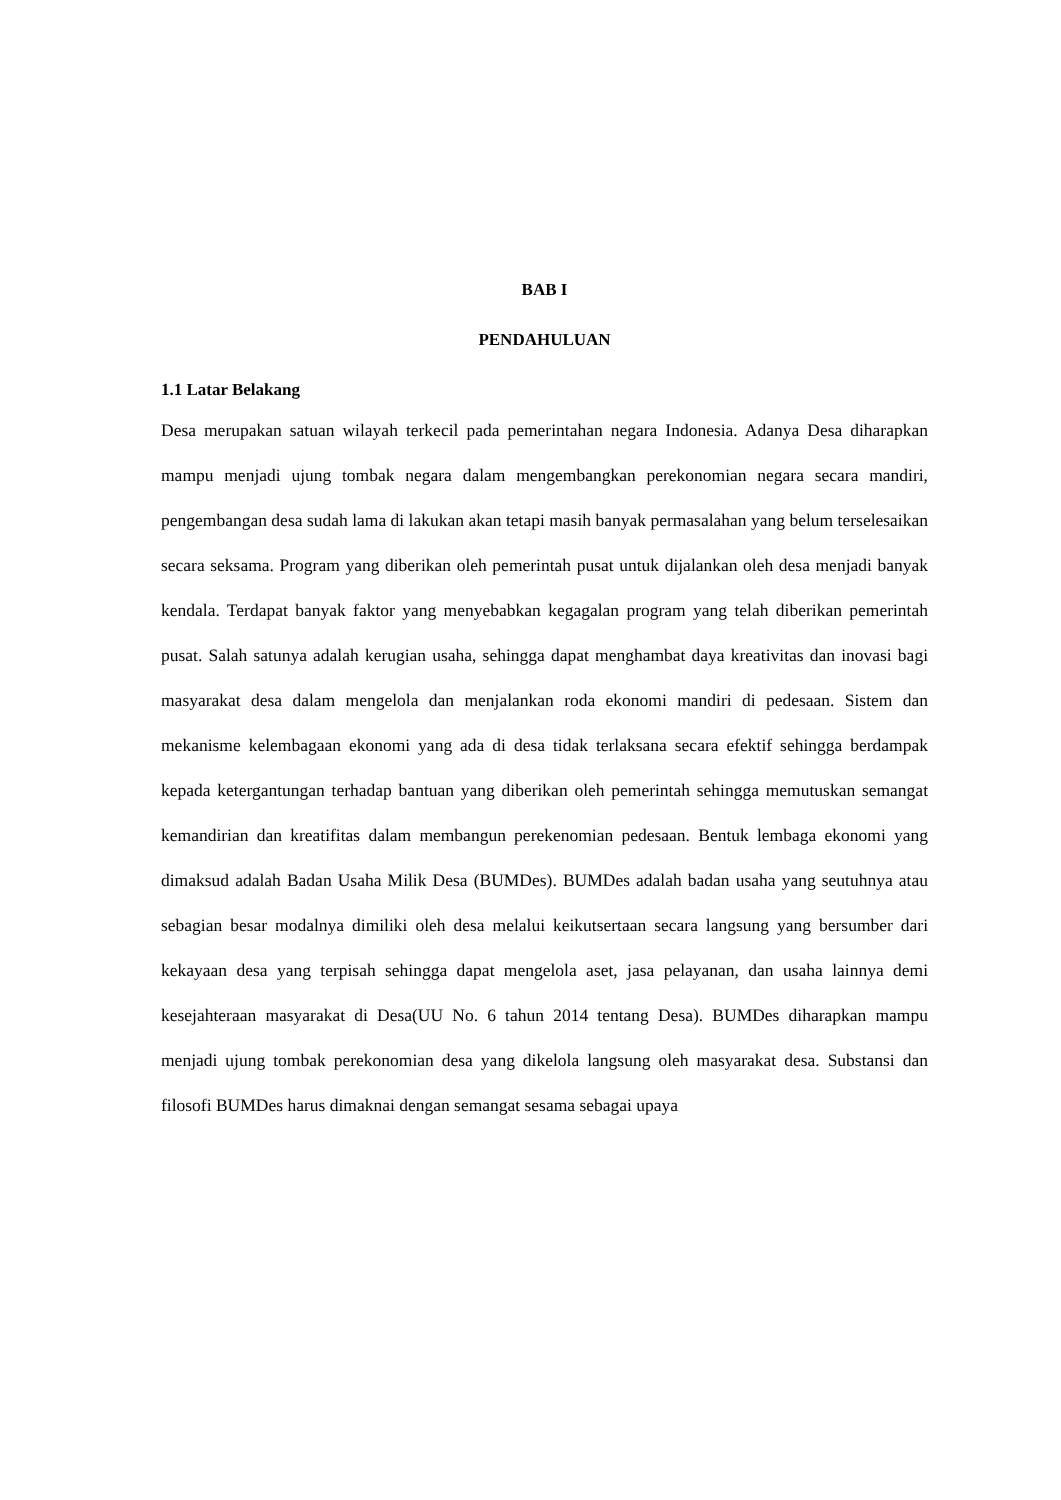BAB I
PENDAHULUAN
1.1 Latar Belakang
Desa merupakan satuan wilayah terkecil pada pemerintahan negara Indonesia. Adanya Desa diharapkan mampu menjadi ujung tombak negara dalam mengembangkan perekonomian negara secara mandiri, pengembangan desa sudah lama di lakukan akan tetapi masih banyak permasalahan yang belum terselesaikan secara seksama. Program yang diberikan oleh pemerintah pusat untuk dijalankan oleh desa menjadi banyak kendala. Terdapat banyak faktor yang menyebabkan kegagalan program yang telah diberikan pemerintah pusat. Salah satunya adalah kerugian usaha, sehingga dapat menghambat daya kreativitas dan inovasi bagi masyarakat desa dalam mengelola dan menjalankan roda ekonomi mandiri di pedesaan. Sistem dan mekanisme kelembagaan ekonomi yang ada di desa tidak terlaksana secara efektif sehingga berdampak kepada ketergantungan terhadap bantuan yang diberikan oleh pemerintah sehingga memutuskan semangat kemandirian dan kreatifitas dalam membangun perekenomian pedesaan. Bentuk lembaga ekonomi yang dimaksud adalah Badan Usaha Milik Desa (BUMDes). BUMDes adalah badan usaha yang seutuhnya atau sebagian besar modalnya dimiliki oleh desa melalui keikutsertaan secara langsung yang bersumber dari kekayaan desa yang terpisah sehingga dapat mengelola aset, jasa pelayanan, dan usaha lainnya demi kesejahteraan masyarakat di Desa(UU No. 6 tahun 2014 tentang Desa). BUMDes diharapkan mampu menjadi ujung tombak perekonomian desa yang dikelola langsung oleh masyarakat desa. Substansi dan filosofi BUMDes harus dimaknai dengan semangat sesama sebagai upaya